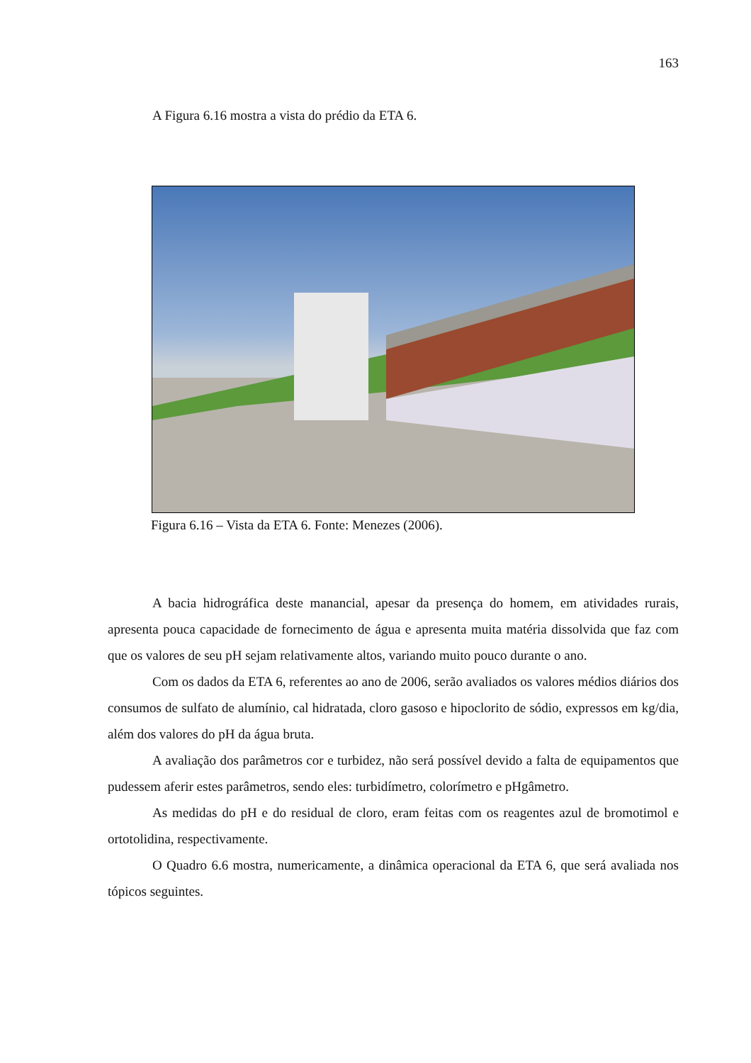163
A Figura 6.16 mostra a vista do prédio da ETA 6.
Figura 6.16 – Vista da ETA 6. Fonte: Menezes (2006).
A bacia hidrográfica deste manancial, apesar da presença do homem, em atividades rurais, apresenta pouca capacidade de fornecimento de água e apresenta muita matéria dissolvida que faz com que os valores de seu pH sejam relativamente altos, variando muito pouco durante o ano.
Com os dados da ETA 6, referentes ao ano de 2006, serão avaliados os valores médios diários dos consumos de sulfato de alumínio, cal hidratada, cloro gasoso e hipoclorito de sódio, expressos em kg/dia, além dos valores do pH da água bruta.
A avaliação dos parâmetros cor e turbidez, não será possível devido a falta de equipamentos que pudessem aferir estes parâmetros, sendo eles: turbidímetro, colorímetro e pHgâmetro.
As medidas do pH e do residual de cloro, eram feitas com os reagentes azul de bromotimol e ortotolidina, respectivamente.
O Quadro 6.6 mostra, numericamente, a dinâmica operacional da ETA 6, que será avaliada nos tópicos seguintes.